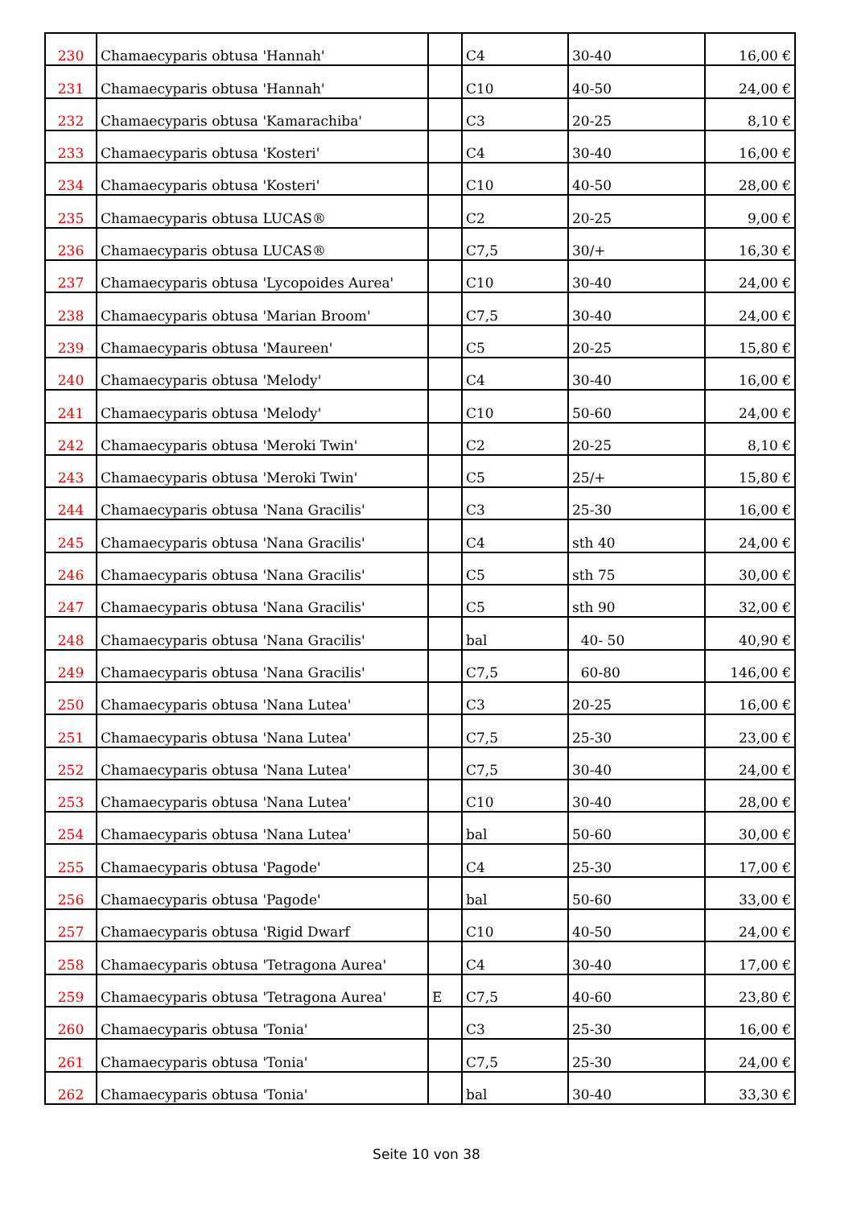| 230 | Chamaecyparis obtusa 'Hannah' | | C4 | 30-40 | 16,00 € |
| 231 | Chamaecyparis obtusa 'Hannah' | | C10 | 40-50 | 24,00 € |
| 232 | Chamaecyparis obtusa 'Kamarachiba' | | C3 | 20-25 | 8,10 € |
| 233 | Chamaecyparis obtusa 'Kosteri' | | C4 | 30-40 | 16,00 € |
| 234 | Chamaecyparis obtusa 'Kosteri' | | C10 | 40-50 | 28,00 € |
| 235 | Chamaecyparis obtusa LUCAS® | | C2 | 20-25 | 9,00 € |
| 236 | Chamaecyparis obtusa LUCAS® | | C7,5 | 30/+ | 16,30 € |
| 237 | Chamaecyparis obtusa 'Lycopoides Aurea' | | C10 | 30-40 | 24,00 € |
| 238 | Chamaecyparis obtusa 'Marian Broom' | | C7,5 | 30-40 | 24,00 € |
| 239 | Chamaecyparis obtusa 'Maureen' | | C5 | 20-25 | 15,80 € |
| 240 | Chamaecyparis obtusa 'Melody' | | C4 | 30-40 | 16,00 € |
| 241 | Chamaecyparis obtusa 'Melody' | | C10 | 50-60 | 24,00 € |
| 242 | Chamaecyparis obtusa 'Meroki Twin' | | C2 | 20-25 | 8,10 € |
| 243 | Chamaecyparis obtusa 'Meroki Twin' | | C5 | 25/+ | 15,80 € |
| 244 | Chamaecyparis obtusa 'Nana Gracilis' | | C3 | 25-30 | 16,00 € |
| 245 | Chamaecyparis obtusa 'Nana Gracilis' | | C4 | sth 40 | 24,00 € |
| 246 | Chamaecyparis obtusa 'Nana Gracilis' | | C5 | sth 75 | 30,00 € |
| 247 | Chamaecyparis obtusa 'Nana Gracilis' | | C5 | sth 90 | 32,00 € |
| 248 | Chamaecyparis obtusa 'Nana Gracilis' | | bal | 40- 50 | 40,90 € |
| 249 | Chamaecyparis obtusa 'Nana Gracilis' | | C7,5 | 60-80 | 146,00 € |
| 250 | Chamaecyparis obtusa 'Nana Lutea' | | C3 | 20-25 | 16,00 € |
| 251 | Chamaecyparis obtusa 'Nana Lutea' | | C7,5 | 25-30 | 23,00 € |
| 252 | Chamaecyparis obtusa 'Nana Lutea' | | C7,5 | 30-40 | 24,00 € |
| 253 | Chamaecyparis obtusa 'Nana Lutea' | | C10 | 30-40 | 28,00 € |
| 254 | Chamaecyparis obtusa 'Nana Lutea' | | bal | 50-60 | 30,00 € |
| 255 | Chamaecyparis obtusa 'Pagode' | | C4 | 25-30 | 17,00 € |
| 256 | Chamaecyparis obtusa 'Pagode' | | bal | 50-60 | 33,00 € |
| 257 | Chamaecyparis obtusa 'Rigid Dwarf | | C10 | 40-50 | 24,00 € |
| 258 | Chamaecyparis obtusa 'Tetragona Aurea' | | C4 | 30-40 | 17,00 € |
| 259 | Chamaecyparis obtusa 'Tetragona Aurea' | E | C7,5 | 40-60 | 23,80 € |
| 260 | Chamaecyparis obtusa 'Tonia' | | C3 | 25-30 | 16,00 € |
| 261 | Chamaecyparis obtusa 'Tonia' | | C7,5 | 25-30 | 24,00 € |
| 262 | Chamaecyparis obtusa 'Tonia' | | bal | 30-40 | 33,30 € |
Seite 10 von 38